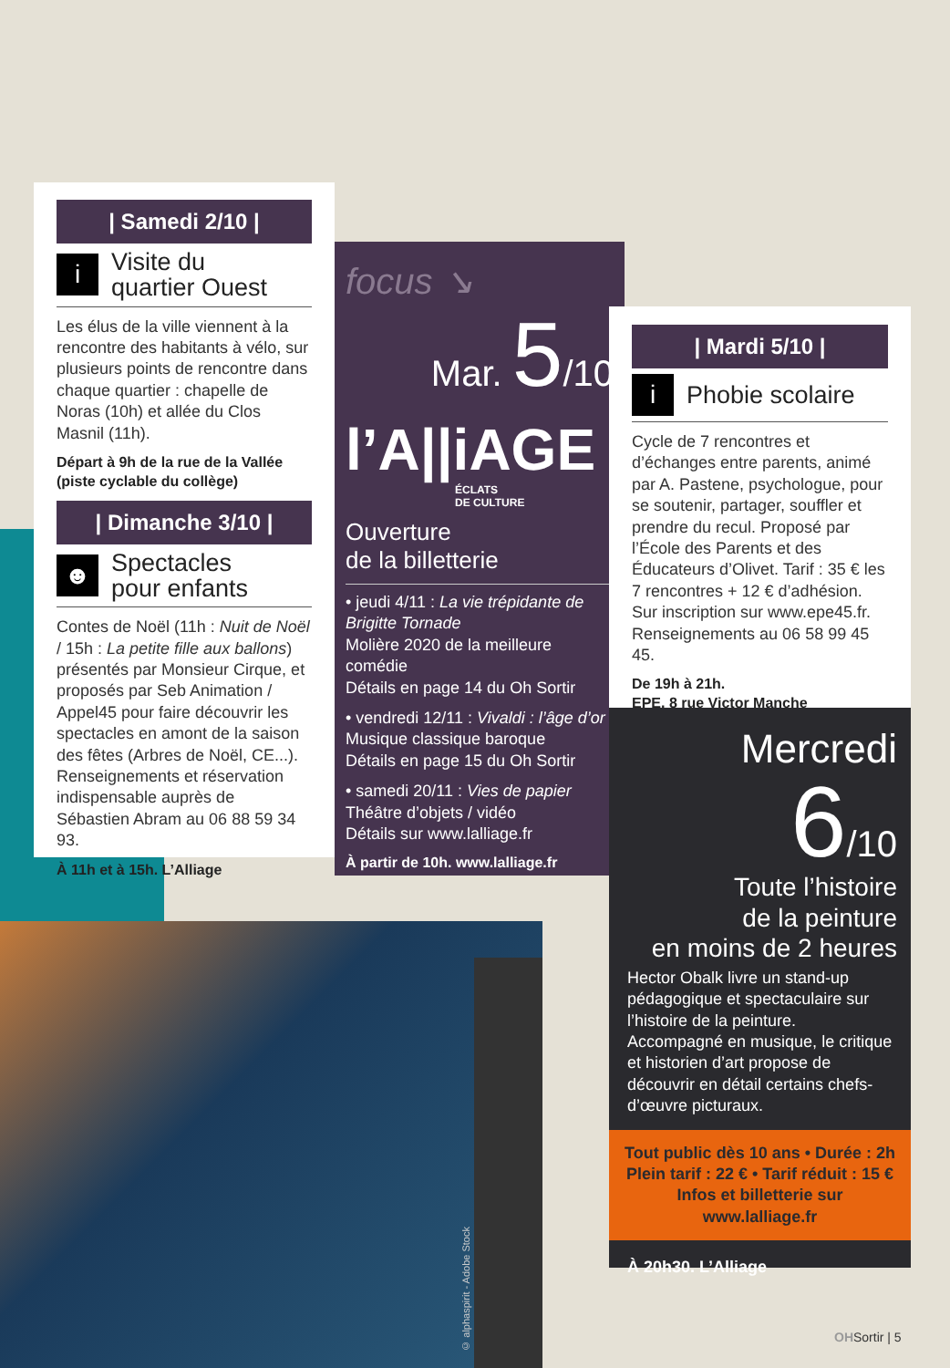| Samedi 2/10 |
i
Visite du
quartier Ouest
Les élus de la ville viennent à la rencontre des habitants à vélo, sur plusieurs points de rencontre dans chaque quartier : chapelle de Noras (10h) et allée du Clos Masnil (11h).
Départ à 9h de la rue de la Vallée (piste cyclable du collège)
| Dimanche 3/10 |
☻
Spectacles
pour enfants
Contes de Noël (11h : Nuit de Noël / 15h : La petite fille aux ballons) présentés par Monsieur Cirque, et proposés par Seb Animation / Appel45 pour faire découvrir les spectacles en amont de la saison des fêtes (Arbres de Noël, CE...). Renseignements et réservation indispensable auprès de Sébastien Abram au 06 88 59 34 93.
À 11h et à 15h. L’Alliage
focus ↘
Mar. 5/10
l’A||iAGE
ÉCLATS
DE CULTURE
Ouverture
de la billetterie
• jeudi 4/11 : La vie trépidante de Brigitte Tornade
Molière 2020 de la meilleure comédie
Détails en page 14 du Oh Sortir
• vendredi 12/11 : Vivaldi : l’âge d’or
Musique classique baroque
Détails en page 15 du Oh Sortir
• samedi 20/11 : Vies de papier
Théâtre d’objets / vidéo
Détails sur www.lalliage.fr
À partir de 10h. www.lalliage.fr
| Mardi 5/10 |
i
Phobie scolaire
Cycle de 7 rencontres et d’échanges entre parents, animé par A. Pastene, psychologue, pour se soutenir, partager, souffler et prendre du recul. Proposé par l’École des Parents et des Éducateurs d’Olivet. Tarif : 35 € les 7 rencontres + 12 € d’adhésion. Sur inscription sur www.epe45.fr. Renseignements au 06 58 99 45 45.
De 19h à 21h.
EPE, 8 rue Victor Manche
Mercredi
6/10
Toute l’histoire
de la peinture
en moins de 2 heures
Hector Obalk livre un stand-up pédagogique et spectaculaire sur l’histoire de la peinture. Accompagné en musique, le critique et historien d’art propose de découvrir en détail certains chefs-d’œuvre picturaux.
Tout public dès 10 ans • Durée : 2h
Plein tarif : 22 € • Tarif réduit : 15 €
Infos et billetterie sur
www.lalliage.fr
À 20h30. L’Alliage
© alphaspirit - Adobe Stock
OHSortir | 5